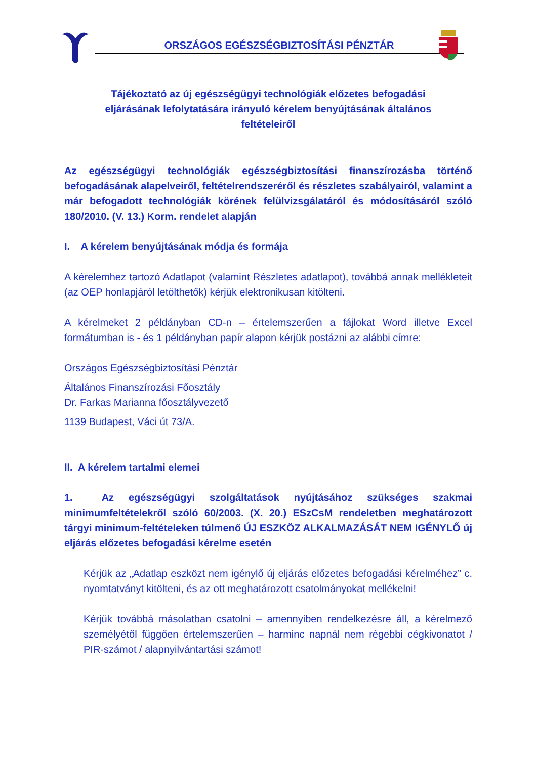ORSZÁGOS EGÉSZSÉGBIZTOSÍTÁSI PÉNZTÁR
Tájékoztató az új egészségügyi technológiák előzetes befogadási
eljárásának lefolytatására irányuló kérelem benyújtásának általános
feltételeiről
Az egészségügyi technológiák egészségbiztosítási finanszírozásba történő befogadásának alapelveiről, feltételrendszeréről és részletes szabályairól, valamint a már befogadott technológiák körének felülvizsgálatáról és módosításáról szóló 180/2010. (V. 13.) Korm. rendelet alapján
I. A kérelem benyújtásának módja és formája
A kérelemhez tartozó Adatlapot (valamint Részletes adatlapot), továbbá annak mellékleteit (az OEP honlapjáról letölthetők) kérjük elektronikusan kitölteni.
A kérelmeket 2 példányban CD-n – értelemszerűen a fájlokat Word illetve Excel formátumban is - és 1 példányban papír alapon kérjük postázni az alábbi címre:
Országos Egészségbiztosítási Pénztár
Általános Finanszírozási Főosztály
Dr. Farkas Marianna főosztályvezető
1139 Budapest, Váci út 73/A.
II. A kérelem tartalmi elemei
1. Az egészségügyi szolgáltatások nyújtásához szükséges szakmai minimumfeltételekről szóló 60/2003. (X. 20.) ESzCsM rendeletben meghatározott tárgyi minimum-feltételeken túlmenő ÚJ ESZKÖZ ALKALMAZÁSÁT NEM IGÉNYLŐ új eljárás előzetes befogadási kérelme esetén
Kérjük az „Adatlap eszközt nem igénylő új eljárás előzetes befogadási kérelméhez” c. nyomtatványt kitölteni, és az ott meghatározott csatolmányokat mellékelni!
Kérjük továbbá másolatban csatolni – amennyiben rendelkezésre áll, a kérelmező személyétől függően értelemszerűen – harminc napnál nem régebbi cégkivonatot / PIR-számot / alapnyilvántartási számot!